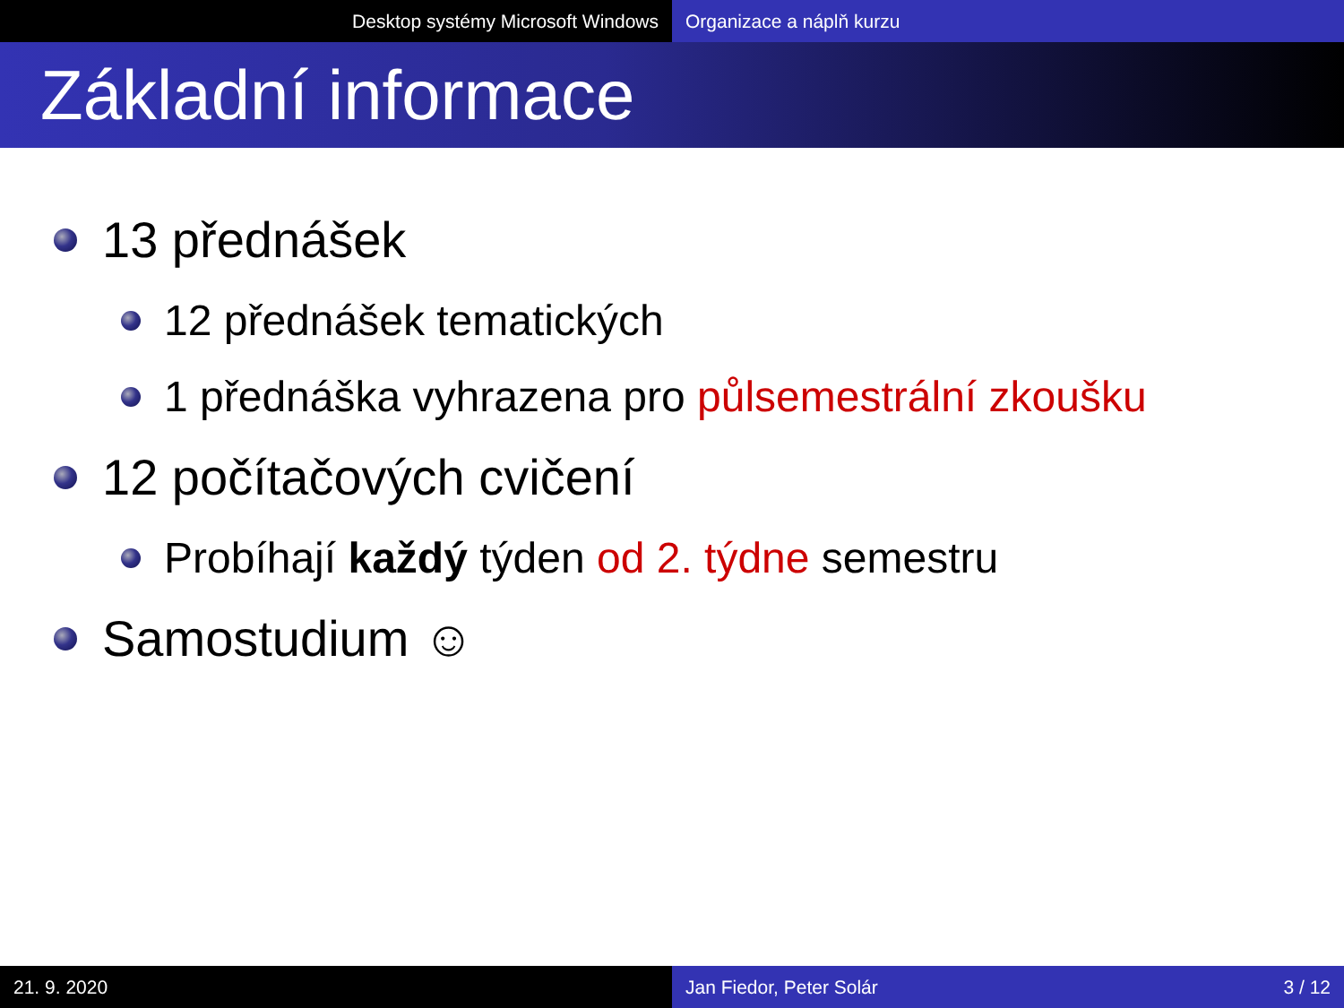Desktop systémy Microsoft Windows Organizace a náplň kurzu
Základní informace
13 přednášek
12 přednášek tematických
1 přednáška vyhrazena pro půlsemestrální zkoušku
12 počítačových cvičení
Probíhají každý týden od 2. týdne semestru
Samostudium ☺
21. 9. 2020 Jan Fiedor, Peter Solár 3 / 12